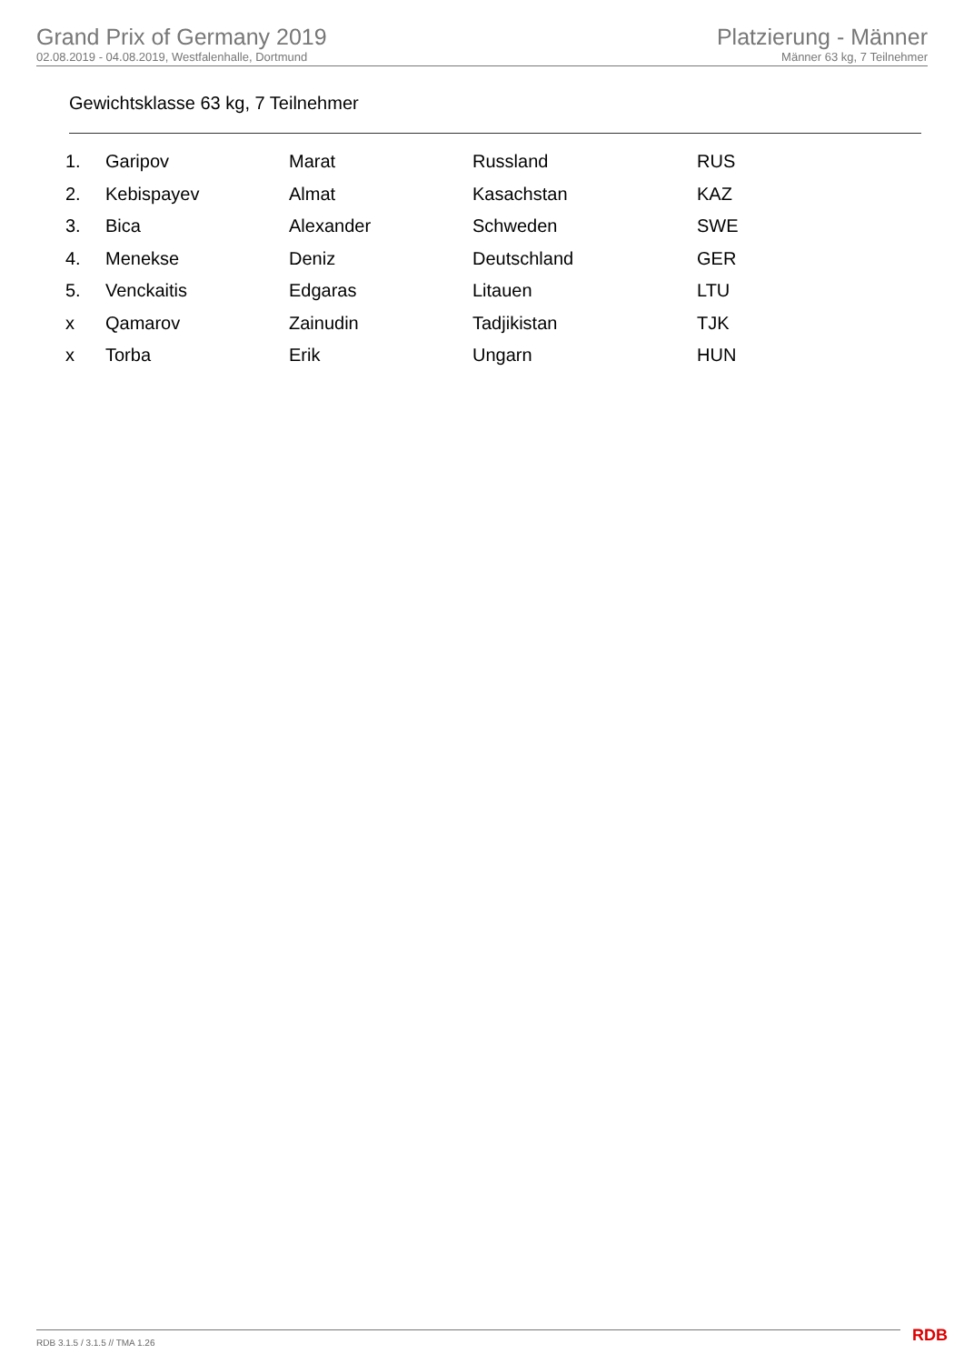Grand Prix of Germany 2019
02.08.2019 - 04.08.2019, Westfalenhalle, Dortmund
Platzierung - Männer
Männer 63 kg, 7 Teilnehmer
Gewichtsklasse 63 kg, 7 Teilnehmer
| 1. | Garipov | Marat | Russland | RUS |
| 2. | Kebispayev | Almat | Kasachstan | KAZ |
| 3. | Bica | Alexander | Schweden | SWE |
| 4. | Menekse | Deniz | Deutschland | GER |
| 5. | Venckaitis | Edgaras | Litauen | LTU |
| x | Qamarov | Zainudin | Tadjikistan | TJK |
| x | Torba | Erik | Ungarn | HUN |
RDB 3.1.5 / 3.1.5 // TMA 1.26 RDB